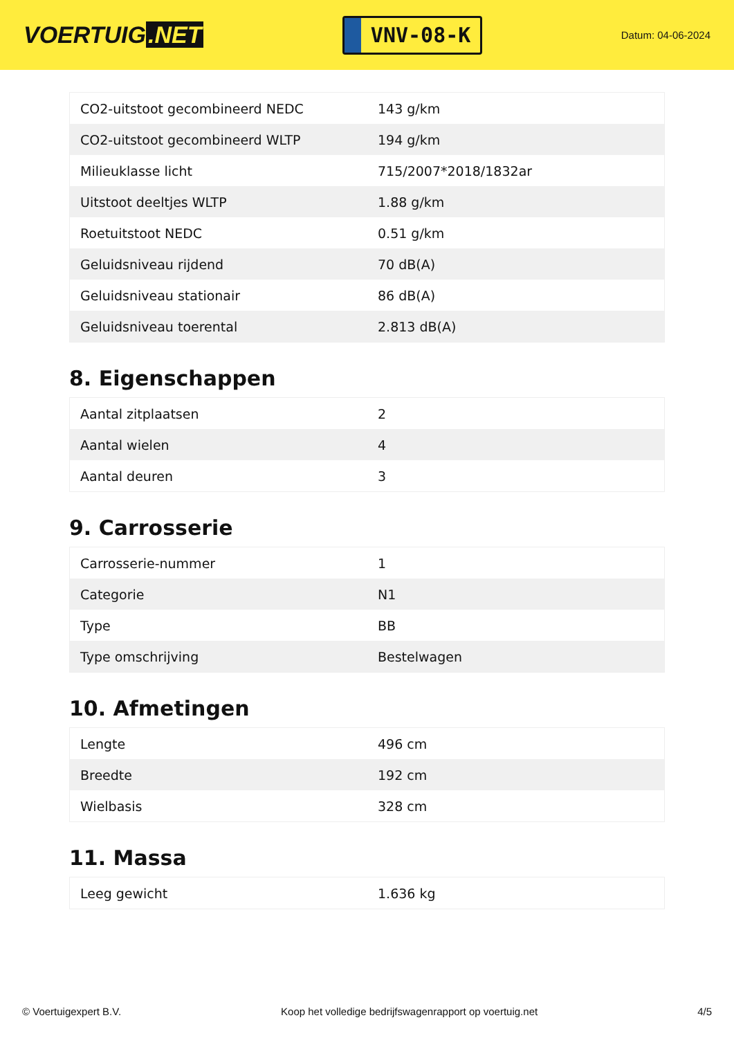VOERTUIG.NET
VNV-08-K
Datum: 04-06-2024
| CO2-uitstoot gecombineerd NEDC | 143 g/km |
| CO2-uitstoot gecombineerd WLTP | 194 g/km |
| Milieuklasse licht | 715/2007*2018/1832ar |
| Uitstoot deeltjes WLTP | 1.88 g/km |
| Roetuitstoot NEDC | 0.51 g/km |
| Geluidsniveau rijdend | 70 dB(A) |
| Geluidsniveau stationair | 86 dB(A) |
| Geluidsniveau toerental | 2.813 dB(A) |
8. Eigenschappen
| Aantal zitplaatsen | 2 |
| Aantal wielen | 4 |
| Aantal deuren | 3 |
9. Carrosserie
| Carrosserie-nummer | 1 |
| Categorie | N1 |
| Type | BB |
| Type omschrijving | Bestelwagen |
10. Afmetingen
| Lengte | 496 cm |
| Breedte | 192 cm |
| Wielbasis | 328 cm |
11. Massa
| Leeg gewicht | 1.636 kg |
© Voertuigexpert B.V. Koop het volledige bedrijfswagenrapport op voertuig.net 4/5